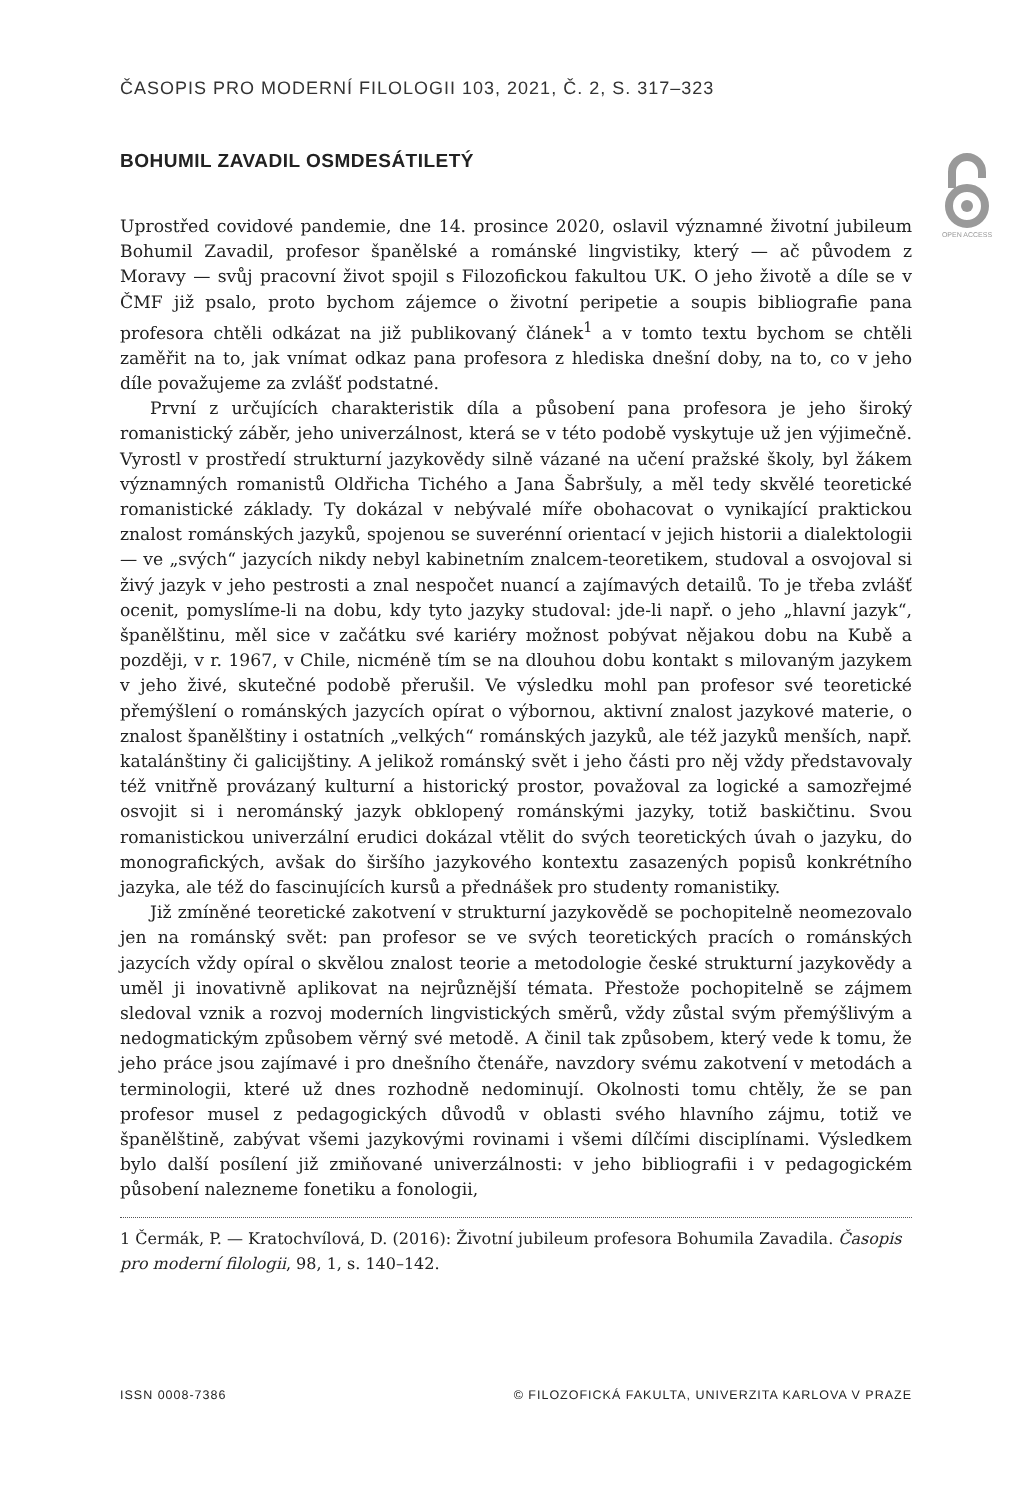ČASOPIS PRO MODERNÍ FILOLOGII 103, 2021, Č. 2, S. 317–323
OPEN ACCESS
BOHUMIL ZAVADIL OSMDESÁTILETÝ
Uprostřed covidové pandemie, dne 14. prosince 2020, oslavil významné životní jubileum Bohumil Zavadil, profesor španělské a románské lingvistiky, který — ač původem z Moravy — svůj pracovní život spojil s Filozofickou fakultou UK. O jeho životě a díle se v ČMF již psalo, proto bychom zájemce o životní peripetie a soupis bibliografie pana profesora chtěli odkázat na již publikovaný článek<sup>1</sup> a v tomto textu bychom se chtěli zaměřit na to, jak vnímat odkaz pana profesora z hlediska dnešní doby, na to, co v jeho díle považujeme za zvlášť podstatné.
První z určujících charakteristik díla a působení pana profesora je jeho široký romanistický záběr, jeho univerzálnost, která se v této podobě vyskytuje už jen výjimečně. Vyrostl v prostředí strukturní jazykovědy silně vázané na učení pražské školy, byl žákem významných romanistů Oldřicha Tichého a Jana Šabršuly, a měl tedy skvělé teoretické romanistické základy. Ty dokázal v nebývalé míře obohacovat o vynikající praktickou znalost románských jazyků, spojenou se suverénní orientací v jejich historii a dialektologii — ve „svých“ jazycích nikdy nebyl kabinetním znalcem-teoretikem, studoval a osvojoval si živý jazyk v jeho pestrosti a znal nespočet nuancí a zajímavých detailů. To je třeba zvlášť ocenit, pomyslíme-li na dobu, kdy tyto jazyky studoval: jde-li např. o jeho „hlavní jazyk“, španělštinu, měl sice v začátku své kariéry možnost pobývat nějakou dobu na Kubě a později, v r. 1967, v Chile, nicméně tím se na dlouhou dobu kontakt s milovaným jazykem v jeho živé, skutečné podobě přerušil. Ve výsledku mohl pan profesor své teoretické přemýšlení o románských jazycích opírat o výbornou, aktivní znalost jazykové materie, o znalost španělštiny i ostatních „velkých“ románských jazyků, ale též jazyků menších, např. katalánštiny či galicijštiny. A jelikož románský svět i jeho části pro něj vždy představovaly též vnitřně provázaný kulturní a historický prostor, považoval za logické a samozřejmé osvojit si i nerománský jazyk obklopený románskými jazyky, totiž baskičtinu. Svou romanistickou univerzální erudici dokázal vtělit do svých teoretických úvah o jazyku, do monografických, avšak do širšího jazykového kontextu zasazených popisů konkrétního jazyka, ale též do fascinujících kursů a přednášek pro studenty romanistiky.
Již zmíněné teoretické zakotvení v strukturní jazykovědě se pochopitelně neomezovalo jen na románský svět: pan profesor se ve svých teoretických pracích o románských jazycích vždy opíral o skvělou znalost teorie a metodologie české strukturní jazykovědy a uměl ji inovativně aplikovat na nejrůznější témata. Přestože pochopitelně se zájmem sledoval vznik a rozvoj moderních lingvistických směrů, vždy zůstal svým přemýšlivým a nedogmatickým způsobem věrný své metodě. A činil tak způsobem, který vede k tomu, že jeho práce jsou zajímavé i pro dnešního čtenáře, navzdory svému zakotvení v metodách a terminologii, které už dnes rozhodně nedominují. Okolnosti tomu chtěly, že se pan profesor musel z pedagogických důvodů v oblasti svého hlavního zájmu, totiž ve španělštině, zabývat všemi jazykovými rovinami i všemi dílčími disciplínami. Výsledkem bylo další posílení již zmiňované univerzálnosti: v jeho bibliografii i v pedagogickém působení nalezneme fonetiku a fonologii,
1 Čermák, P. — Kratochvílová, D. (2016): Životní jubileum profesora Bohumila Zavadila. Časopis pro moderní filologii, 98, 1, s. 140–142.
ISSN 0008-7386 © FILOZOFICKÁ FAKULTA, UNIVERZITA KARLOVA V PRAZE